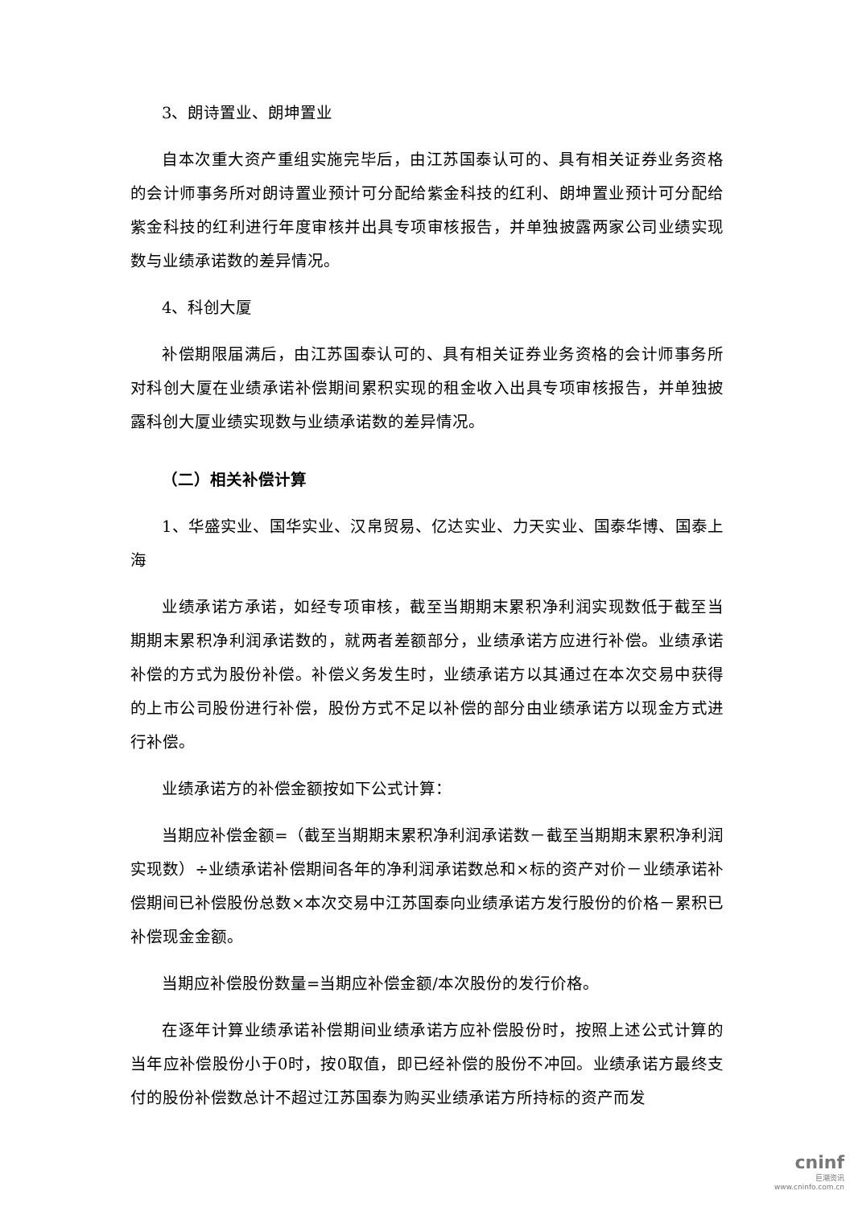3、朗诗置业、朗坤置业
自本次重大资产重组实施完毕后，由江苏国泰认可的、具有相关证券业务资格的会计师事务所对朗诗置业预计可分配给紫金科技的红利、朗坤置业预计可分配给紫金科技的红利进行年度审核并出具专项审核报告，并单独披露两家公司业绩实现数与业绩承诺数的差异情况。
4、科创大厦
补偿期限届满后，由江苏国泰认可的、具有相关证券业务资格的会计师事务所对科创大厦在业绩承诺补偿期间累积实现的租金收入出具专项审核报告，并单独披露科创大厦业绩实现数与业绩承诺数的差异情况。
（二）相关补偿计算
1、华盛实业、国华实业、汉帛贸易、亿达实业、力天实业、国泰华博、国泰上海
业绩承诺方承诺，如经专项审核，截至当期期末累积净利润实现数低于截至当期期末累积净利润承诺数的，就两者差额部分，业绩承诺方应进行补偿。业绩承诺补偿的方式为股份补偿。补偿义务发生时，业绩承诺方以其通过在本次交易中获得的上市公司股份进行补偿，股份方式不足以补偿的部分由业绩承诺方以现金方式进行补偿。
业绩承诺方的补偿金额按如下公式计算：
当期应补偿金额=（截至当期期末累积净利润承诺数－截至当期期末累积净利润实现数）÷业绩承诺补偿期间各年的净利润承诺数总和×标的资产对价－业绩承诺补偿期间已补偿股份总数×本次交易中江苏国泰向业绩承诺方发行股份的价格－累积已补偿现金金额。
当期应补偿股份数量=当期应补偿金额/本次股份的发行价格。
在逐年计算业绩承诺补偿期间业绩承诺方应补偿股份时，按照上述公式计算的当年应补偿股份小于0时，按0取值，即已经补偿的股份不冲回。业绩承诺方最终支付的股份补偿数总计不超过江苏国泰为购买业绩承诺方所持标的资产而发
cninf
巨潮资讯
www.cninfo.com.cn